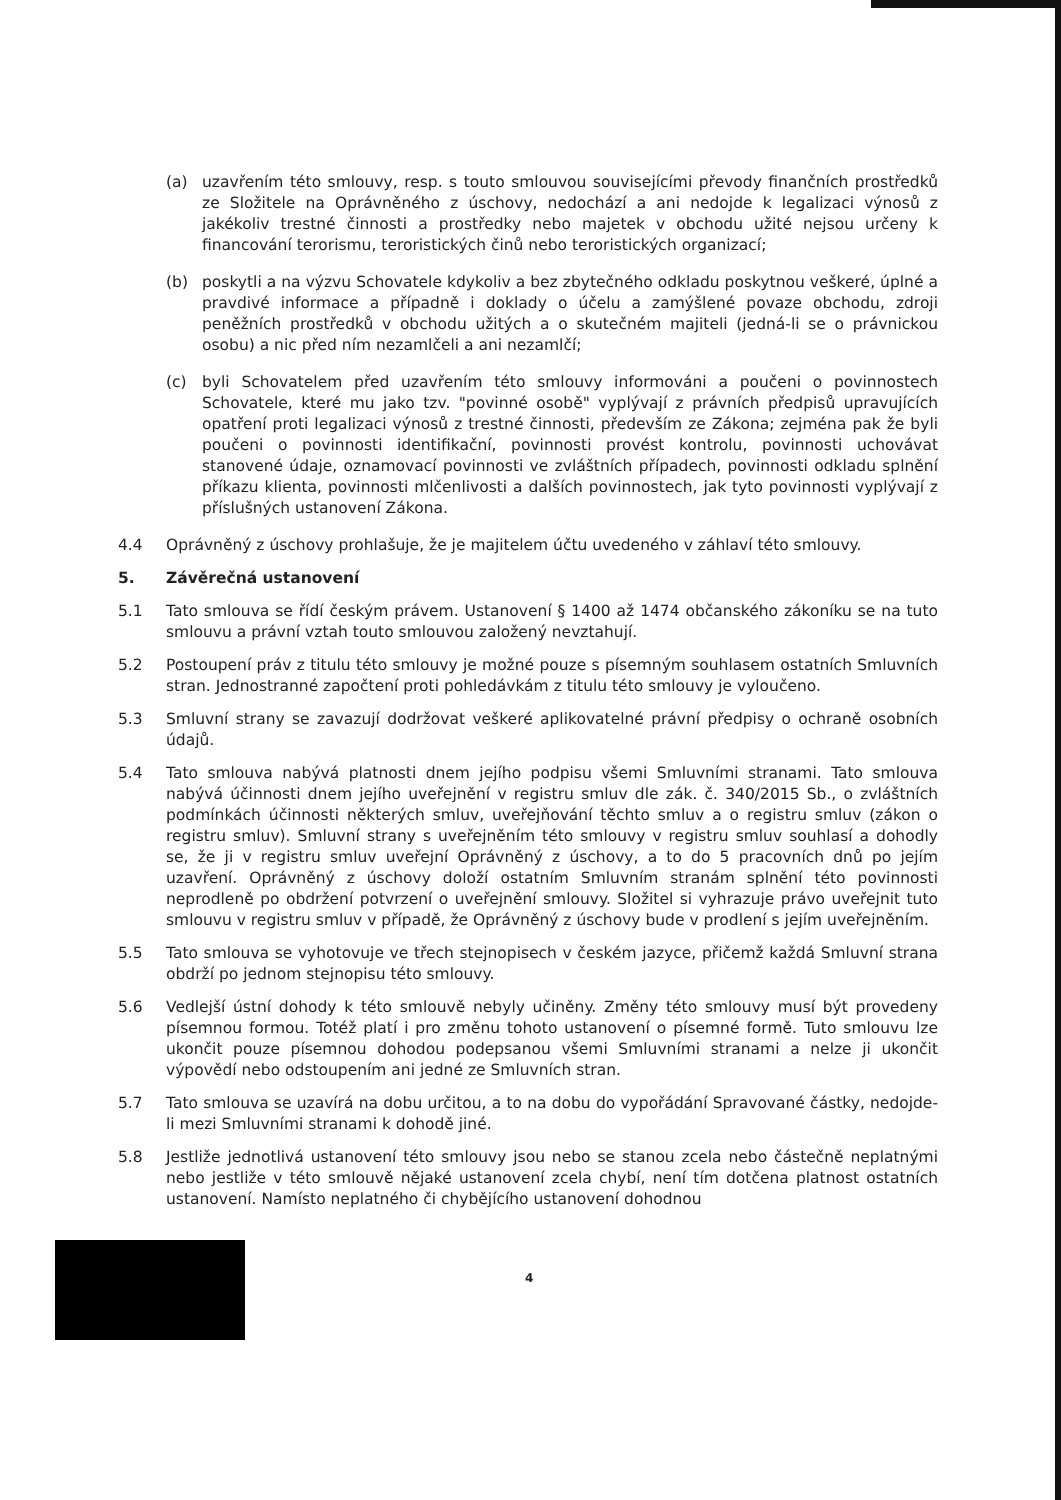(a) uzavřením této smlouvy, resp. s touto smlouvou souvisejícími převody finančních prostředků ze Složitele na Oprávněného z úschovy, nedochází a ani nedojde k legalizaci výnosů z jakékoliv trestné činnosti a prostředky nebo majetek v obchodu užité nejsou určeny k financování terorismu, teroristických činů nebo teroristických organizací;
(b) poskytli a na výzvu Schovatele kdykoliv a bez zbytečného odkladu poskytnou veškeré, úplné a pravdivé informace a případně i doklady o účelu a zamýšlené povaze obchodu, zdroji peněžních prostředků v obchodu užitých a o skutečném majiteli (jedná-li se o právnickou osobu) a nic před ním nezamlčeli a ani nezamlčí;
(c) byli Schovatelem před uzavřením této smlouvy informováni a poučeni o povinnostech Schovatele, které mu jako tzv. "povinné osobě" vyplývají z právních předpisů upravujících opatření proti legalizaci výnosů z trestné činnosti, především ze Zákona; zejména pak že byli poučeni o povinnosti identifikační, povinnosti provést kontrolu, povinnosti uchovávat stanovené údaje, oznamovací povinnosti ve zvláštních případech, povinnosti odkladu splnění příkazu klienta, povinnosti mlčenlivosti a dalších povinnostech, jak tyto povinnosti vyplývají z příslušných ustanovení Zákona.
4.4 Oprávněný z úschovy prohlašuje, že je majitelem účtu uvedeného v záhlaví této smlouvy.
5. Závěrečná ustanovení
5.1 Tato smlouva se řídí českým právem. Ustanovení § 1400 až 1474 občanského zákoníku se na tuto smlouvu a právní vztah touto smlouvou založený nevztahují.
5.2 Postoupení práv z titulu této smlouvy je možné pouze s písemným souhlasem ostatních Smluvních stran. Jednostranné započtení proti pohledávkám z titulu této smlouvy je vyloučeno.
5.3 Smluvní strany se zavazují dodržovat veškeré aplikovatelné právní předpisy o ochraně osobních údajů.
5.4 Tato smlouva nabývá platnosti dnem jejího podpisu všemi Smluvními stranami. Tato smlouva nabývá účinnosti dnem jejího uveřejnění v registru smluv dle zák. č. 340/2015 Sb., o zvláštních podmínkách účinnosti některých smluv, uveřejňování těchto smluv a o registru smluv (zákon o registru smluv). Smluvní strany s uveřejněním této smlouvy v registru smluv souhlasí a dohodly se, že ji v registru smluv uveřejní Oprávněný z úschovy, a to do 5 pracovních dnů po jejím uzavření. Oprávněný z úschovy doloží ostatním Smluvním stranám splnění této povinnosti neprodleně po obdržení potvrzení o uveřejnění smlouvy. Složitel si vyhrazuje právo uveřejnit tuto smlouvu v registru smluv v případě, že Oprávněný z úschovy bude v prodlení s jejím uveřejněním.
5.5 Tato smlouva se vyhotovuje ve třech stejnopisech v českém jazyce, přičemž každá Smluvní strana obdrží po jednom stejnopisu této smlouvy.
5.6 Vedlejší ústní dohody k této smlouvě nebyly učiněny. Změny této smlouvy musí být provedeny písemnou formou. Totéž platí i pro změnu tohoto ustanovení o písemné formě. Tuto smlouvu lze ukončit pouze písemnou dohodou podepsanou všemi Smluvními stranami a nelze ji ukončit výpovědí nebo odstoupením ani jedné ze Smluvních stran.
5.7 Tato smlouva se uzavírá na dobu určitou, a to na dobu do vypořádání Spravované částky, nedojde-li mezi Smluvními stranami k dohodě jiné.
5.8 Jestliže jednotlivá ustanovení této smlouvy jsou nebo se stanou zcela nebo částečně neplatnými nebo jestliže v této smlouvě nějaké ustanovení zcela chybí, není tím dotčena platnost ostatních ustanovení. Namísto neplatného či chybějícího ustanovení dohodnou
4